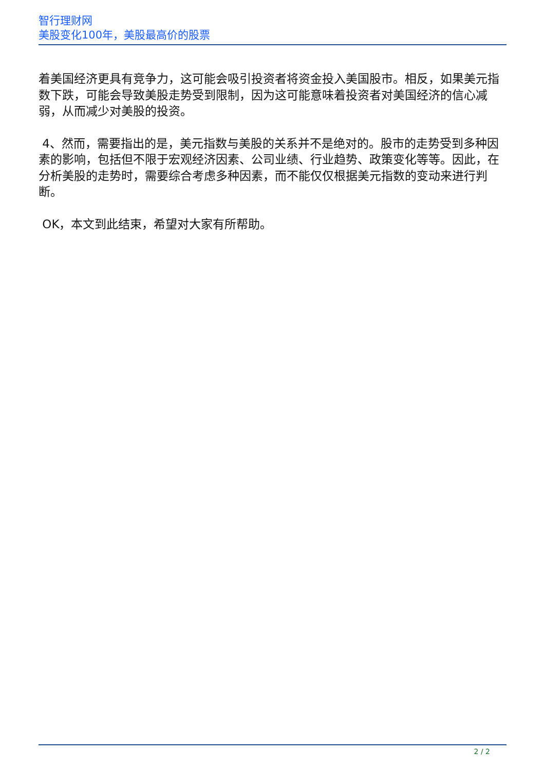智行理财网
美股变化100年，美股最高价的股票
着美国经济更具有竞争力，这可能会吸引投资者将资金投入美国股市。相反，如果美元指数下跌，可能会导致美股走势受到限制，因为这可能意味着投资者对美国经济的信心减弱，从而减少对美股的投资。
4、然而，需要指出的是，美元指数与美股的关系并不是绝对的。股市的走势受到多种因素的影响，包括但不限于宏观经济因素、公司业绩、行业趋势、政策变化等等。因此，在分析美股的走势时，需要综合考虑多种因素，而不能仅仅根据美元指数的变动来进行判断。
OK，本文到此结束，希望对大家有所帮助。
2 / 2